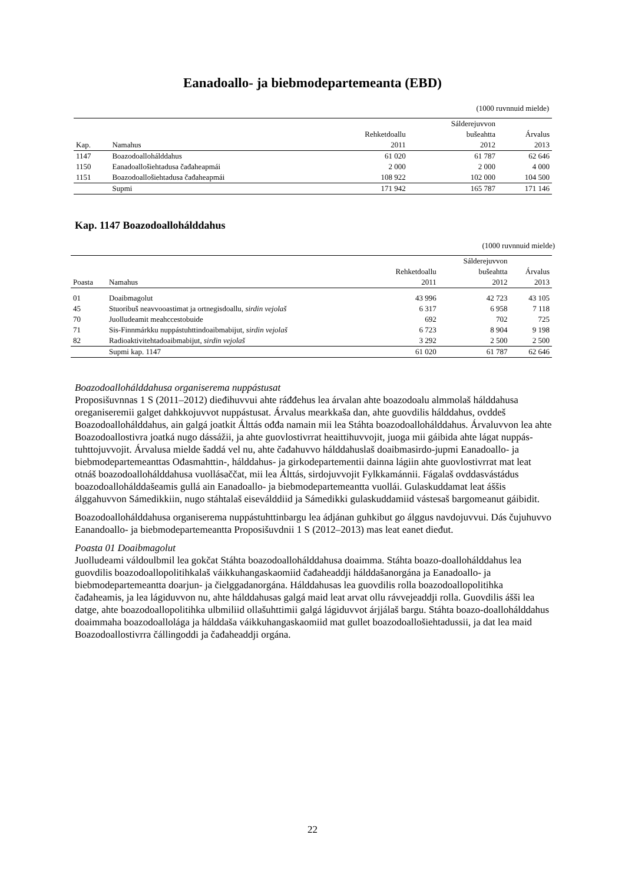Eanadoallo- ja biebmodepartemeanta (EBD)
(1000 ruvnnuid mielde)
| | | | Sálderejuvvon | |
| --- | --- | --- | --- | --- |
| | | Rehketdoallu | bušeahtta | Árvalus |
| Kap. | Namahus | 2011 | 2012 | 2013 |
| 1147 | Boazodoallohálddahus | 61 020 | 61 787 | 62 646 |
| 1150 | Eanadoallošiehtadusa čađaheapmái | 2 000 | 2 000 | 4 000 |
| 1151 | Boazodoallošiehtadusa čađaheapmái | 108 922 | 102 000 | 104 500 |
| | Supmi | 171 942 | 165 787 | 171 146 |
Kap. 1147 Boazodoallohálddahus
(1000 ruvnnuid mielde)
| | | | Sálderejuvvon | |
| --- | --- | --- | --- | --- |
| | | Rehketdoallu | bušeahtta | Árvalus |
| Poasta | Namahus | 2011 | 2012 | 2013 |
| 01 | Doaibmagolut | 43 996 | 42 723 | 43 105 |
| 45 | Stuoribuš neavvooastimat ja ortnegisdoallu, sirdin vejolaš | 6 317 | 6 958 | 7 118 |
| 70 | Juolludeamit meahccestobuide | 692 | 702 | 725 |
| 71 | Sis-Finnmárkku nuppástuhttindoaibmabijut, sirdin vejolaš | 6 723 | 8 904 | 9 198 |
| 82 | Radioaktivitehtadoaibmabijut, sirdin vejolaš | 3 292 | 2 500 | 2 500 |
| | Supmi kap. 1147 | 61 020 | 61 787 | 62 646 |
Boazodoallohálddahusa organiserema nuppástusat
Proposišuvnnas 1 S (2011–2012) dieđihuvvui ahte ráđđehus lea árvalan ahte boazodoalu almmolaš hálddahusa oreganiseremii galget dahkkojuvvot nuppástusat. Árvalus mearkkaša dan, ahte guovdilis hálddahus, ovddeš Boazodoallohálddahus, ain galgá joatkit Álttás ođđa namain mii lea Stáhta boazodoallohálddahus. Árvaluvvon lea ahte Boazodoallostivra joatká nugo dássážii, ja ahte guovlostivrrat heaittihuvvojit, juoga mii gáibida ahte lágat nuppás-tuhttojuvvojit. Árvalusa mielde šaddá vel nu, ahte čađahuvvo hálddahuslaš doaibmasirdo-jupmi Eanadoallo- ja biebmodepartemeanttas Ođasmahttin-, hálddahus- ja girkodepartementii dainna lágiin ahte guovlostivrrat mat leat otnáš boazodoallohálddahusa vuollásaččat, mii lea Álttás, sirdojuvvojit Fylkkamánnii. Fágalaš ovddasvástádus boazodoallohálddašeamis gullá ain Eanadoallo- ja biebmodepartemeantta vuollái. Gulaskuddamat leat áššis álggahuvvon Sámedikkiin, nugo stáhtalaš eiseválddiid ja Sámedikki gulaskuddamiid vástesaš bargomeanut gáibidit.
Boazodoallohálddahusa organiserema nuppástuhttinbargu lea ádjánan guhkibut go álggus navdojuvvui. Dás čujuhuvvo Eanandoallo- ja biebmodepartemeantta Proposišuvdnii 1 S (2012–2013) mas leat eanet dieđut.
Poasta 01 Doaibmagolut
Juolludeami váldoulbmil lea gokčat Stáhta boazodoallohálddahusa doaimma. Stáhta boazo-doallohálddahus lea guovdilis boazodoallopolitihkalaš váikkuhangaskaomiid čađaheaddji hálddašanorgána ja Eanadoallo- ja biebmodepartemeantta doarjun- ja čielggadanorgána. Hálddahusas lea guovdilis rolla boazodoallopolitihka čađaheamis, ja lea lágiduvvon nu, ahte hálddahusas galgá maid leat arvat ollu rávvejeaddji rolla. Guovdilis ášši lea datge, ahte boazodoallopolitihka ulbmiliid ollašuhttimii galgá lágiduvvot árjjálaš bargu. Stáhta boazo-doallohálddahus doaimmaha boazodoallolága ja hálddaša váikkuhangaskaomiid mat gullet boazodoallošiehtadussii, ja dat lea maid Boazodoallostivrra čállingoddi ja čađaheaddji orgána.
22